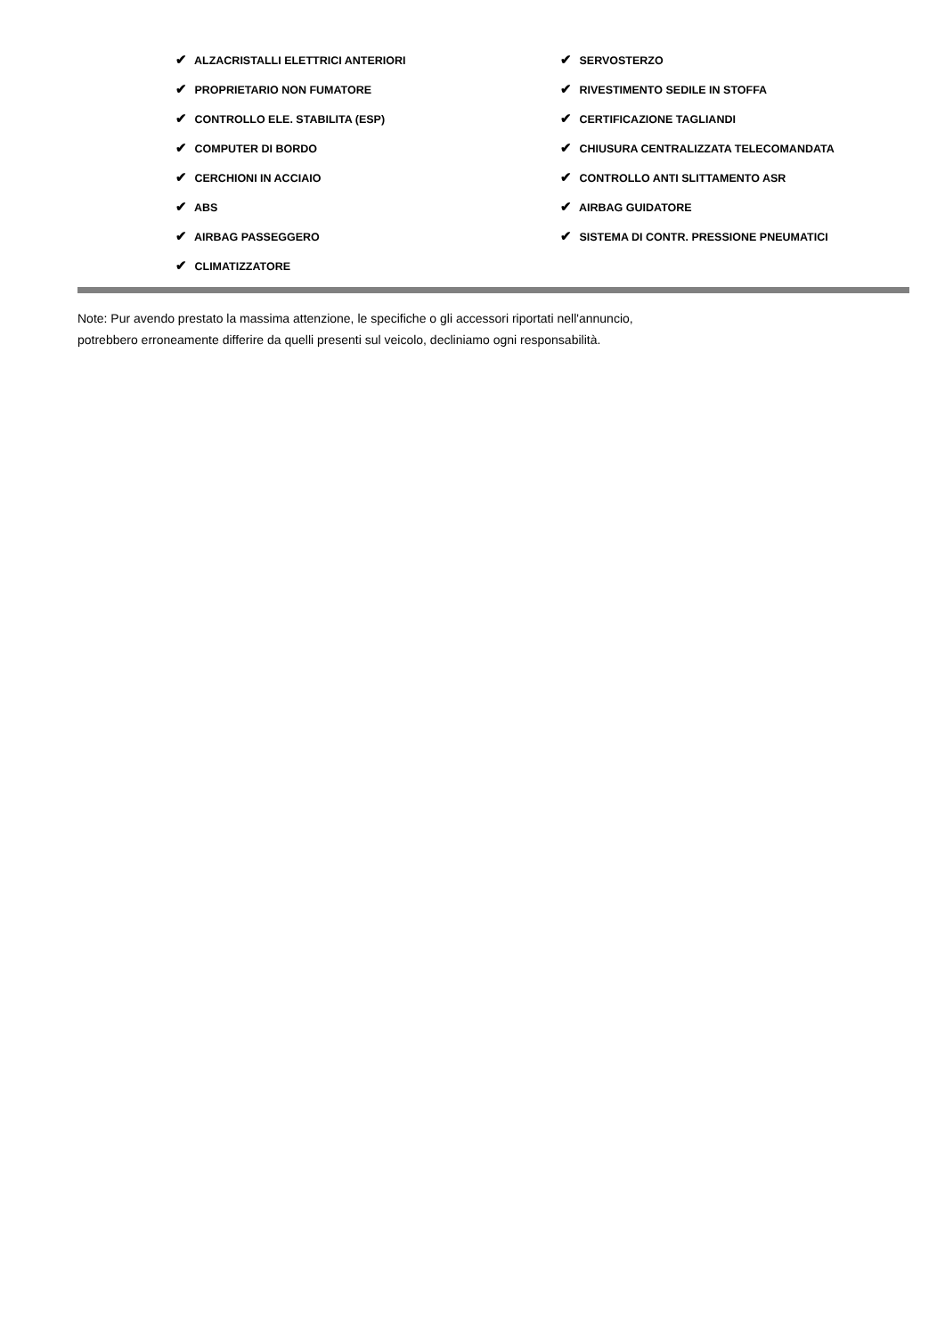✔ ALZACRISTALLI ELETTRICI ANTERIORI
✔ PROPRIETARIO NON FUMATORE
✔ CONTROLLO ELE. STABILITA (ESP)
✔ COMPUTER DI BORDO
✔ CERCHIONI IN ACCIAIO
✔ ABS
✔ AIRBAG PASSEGGERO
✔ CLIMATIZZATORE
✔ SERVOSTERZO
✔ RIVESTIMENTO SEDILE IN STOFFA
✔ CERTIFICAZIONE TAGLIANDI
✔ CHIUSURA CENTRALIZZATA TELECOMANDATA
✔ CONTROLLO ANTI SLITTAMENTO ASR
✔ AIRBAG GUIDATORE
✔ SISTEMA DI CONTR. PRESSIONE PNEUMATICI
Note: Pur avendo prestato la massima attenzione, le specifiche o gli accessori riportati nell'annuncio,
potrebbero erroneamente differire da quelli presenti sul veicolo, decliniamo ogni responsabilità.